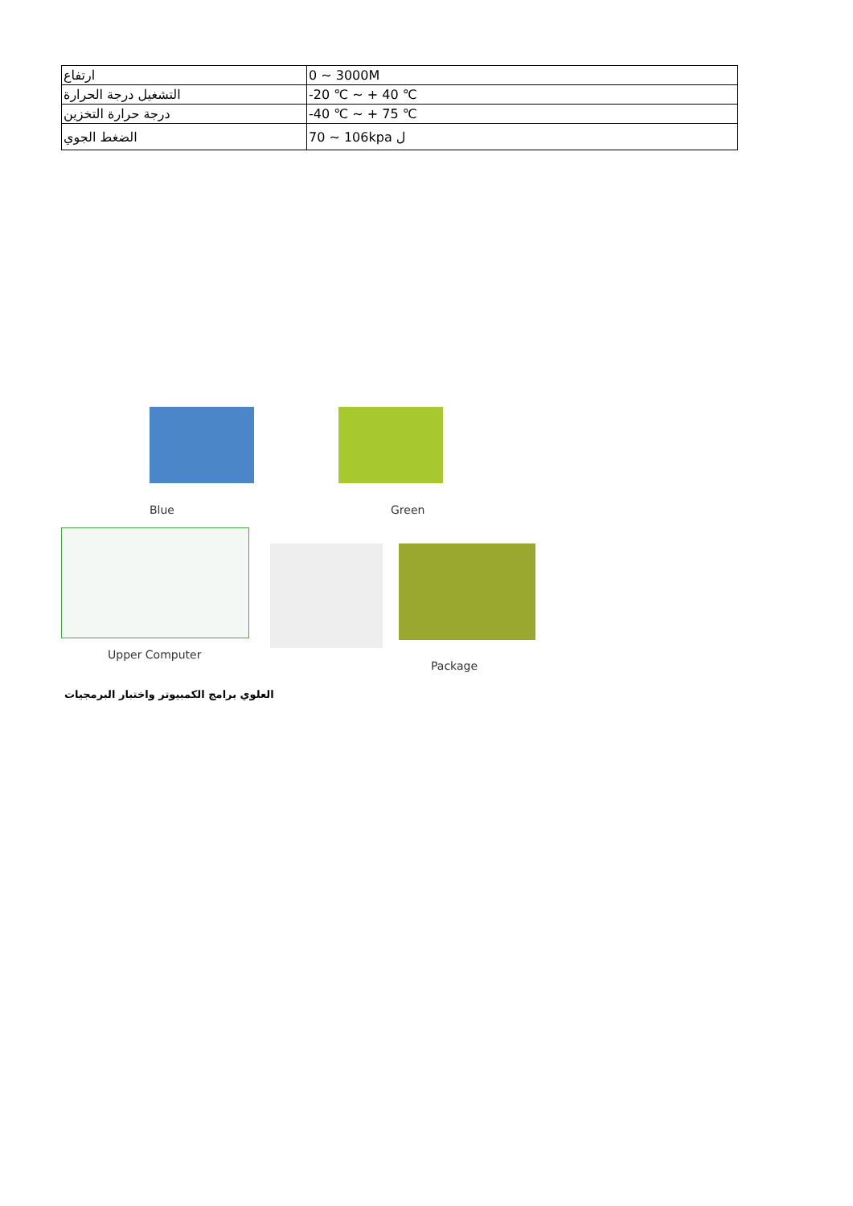| ارتفاع | 0 ~ 3000M |
| التشغيل درجة الحرارة | -20 ℃ ~ + 40 ℃ |
| درجة حرارة التخزين | -40 ℃ ~ + 75 ℃ |
| الضغط الجوي | 70 ~ 106kpa ل |
Blue Green
Upper Computer
Package
العلوي برامج الكمبيوتر واختبار البرمجيات